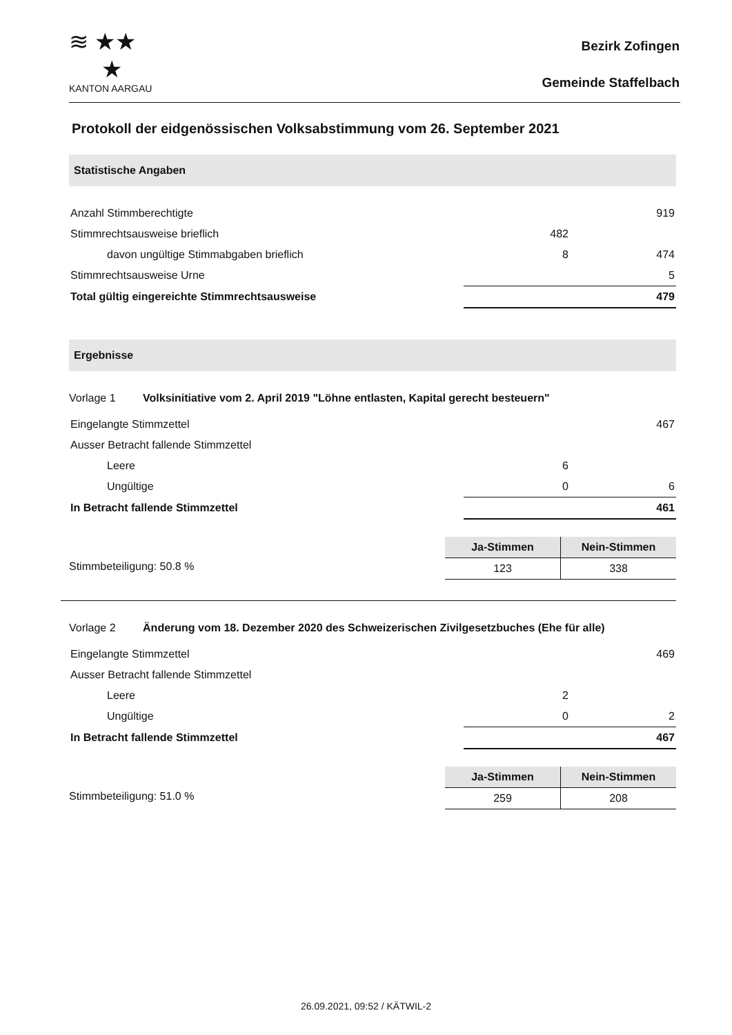≋ ★★
★
KANTON AARGAU
Bezirk Zofingen
Gemeinde Staffelbach
Protokoll der eidgenössischen Volksabstimmung vom 26. September 2021
Statistische Angaben
| Anzahl Stimmberechtigte | | 919 |
| Stimmrechtsausweise brieflich | 482 | |
| davon ungültige Stimmabgaben brieflich | 8 | 474 |
| Stimmrechtsausweise Urne | | 5 |
| Total gültig eingereichte Stimmrechtsausweise | | 479 |
Ergebnisse
Vorlage 1 Volksinitiative vom 2. April 2019 "Löhne entlasten, Kapital gerecht besteuern"
| Eingelangte Stimmzettel | | 467 |
| Ausser Betracht fallende Stimmzettel | | |
| Leere | 6 | |
| Ungültige | 0 | 6 |
| In Betracht fallende Stimmzettel | | 461 |
Stimmbeteiligung: 50.8 %
| Ja-Stimmen | Nein-Stimmen |
| --- | --- |
| 123 | 338 |
Vorlage 2 Änderung vom 18. Dezember 2020 des Schweizerischen Zivilgesetzbuches (Ehe für alle)
| Eingelangte Stimmzettel | | 469 |
| Ausser Betracht fallende Stimmzettel | | |
| Leere | 2 | |
| Ungültige | 0 | 2 |
| In Betracht fallende Stimmzettel | | 467 |
Stimmbeteiligung: 51.0 %
| Ja-Stimmen | Nein-Stimmen |
| --- | --- |
| 259 | 208 |
26.09.2021, 09:52 / KÄTWIL-2